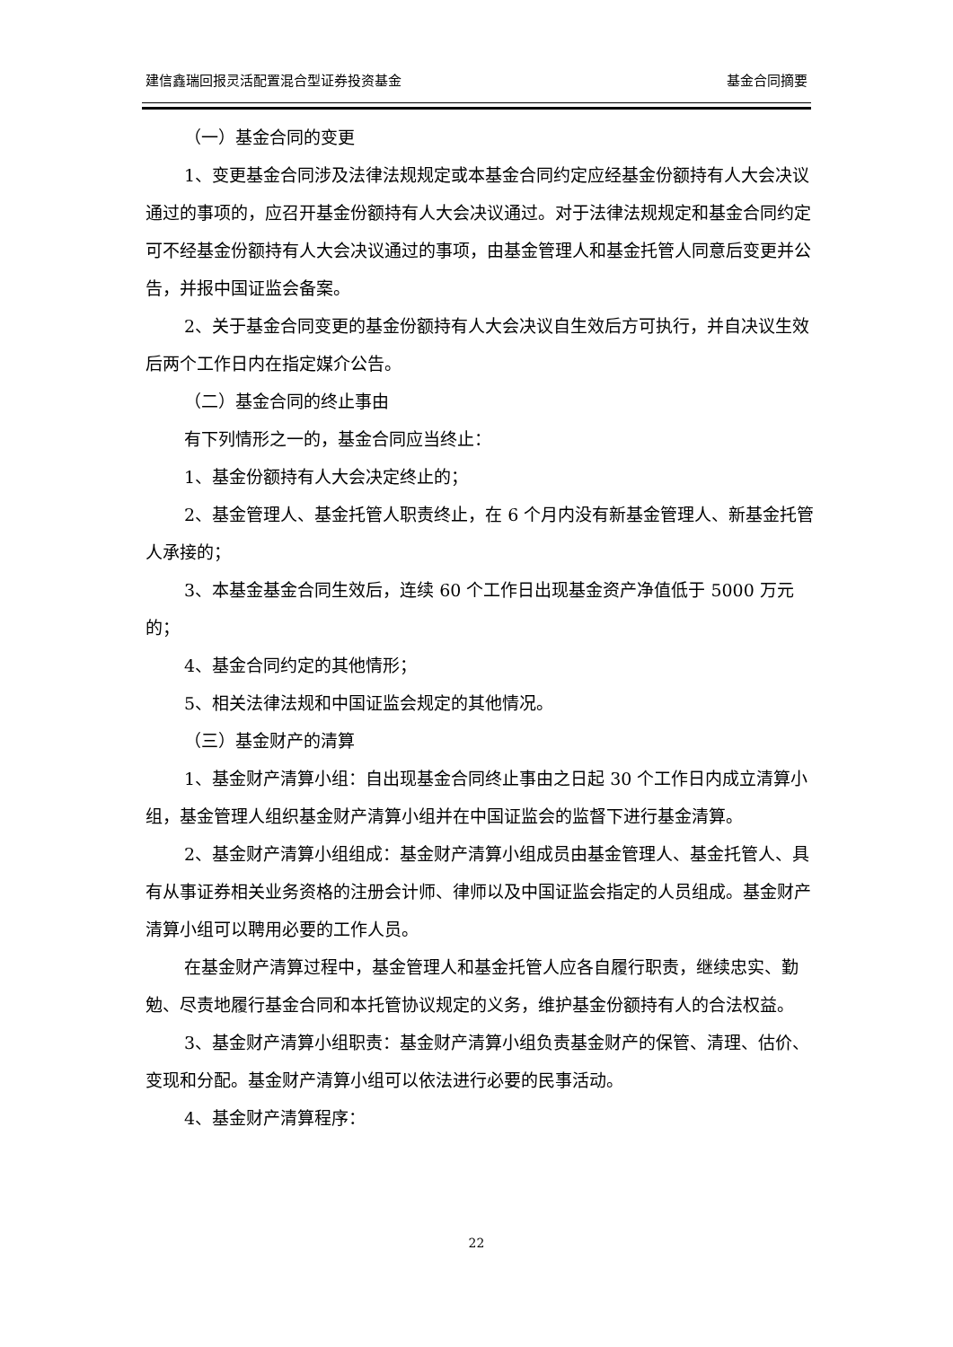建信鑫瑞回报灵活配置混合型证券投资基金 基金合同摘要
（一）基金合同的变更
1、变更基金合同涉及法律法规规定或本基金合同约定应经基金份额持有人大会决议通过的事项的，应召开基金份额持有人大会决议通过。对于法律法规规定和基金合同约定可不经基金份额持有人大会决议通过的事项，由基金管理人和基金托管人同意后变更并公告，并报中国证监会备案。
2、关于基金合同变更的基金份额持有人大会决议自生效后方可执行，并自决议生效后两个工作日内在指定媒介公告。
（二）基金合同的终止事由
有下列情形之一的，基金合同应当终止：
1、基金份额持有人大会决定终止的；
2、基金管理人、基金托管人职责终止，在 6 个月内没有新基金管理人、新基金托管人承接的；
3、本基金基金合同生效后，连续 60 个工作日出现基金资产净值低于 5000 万元的；
4、基金合同约定的其他情形；
5、相关法律法规和中国证监会规定的其他情况。
（三）基金财产的清算
1、基金财产清算小组：自出现基金合同终止事由之日起 30 个工作日内成立清算小组，基金管理人组织基金财产清算小组并在中国证监会的监督下进行基金清算。
2、基金财产清算小组组成：基金财产清算小组成员由基金管理人、基金托管人、具有从事证券相关业务资格的注册会计师、律师以及中国证监会指定的人员组成。基金财产清算小组可以聘用必要的工作人员。
在基金财产清算过程中，基金管理人和基金托管人应各自履行职责，继续忠实、勤勉、尽责地履行基金合同和本托管协议规定的义务，维护基金份额持有人的合法权益。
3、基金财产清算小组职责：基金财产清算小组负责基金财产的保管、清理、估价、变现和分配。基金财产清算小组可以依法进行必要的民事活动。
4、基金财产清算程序：
22